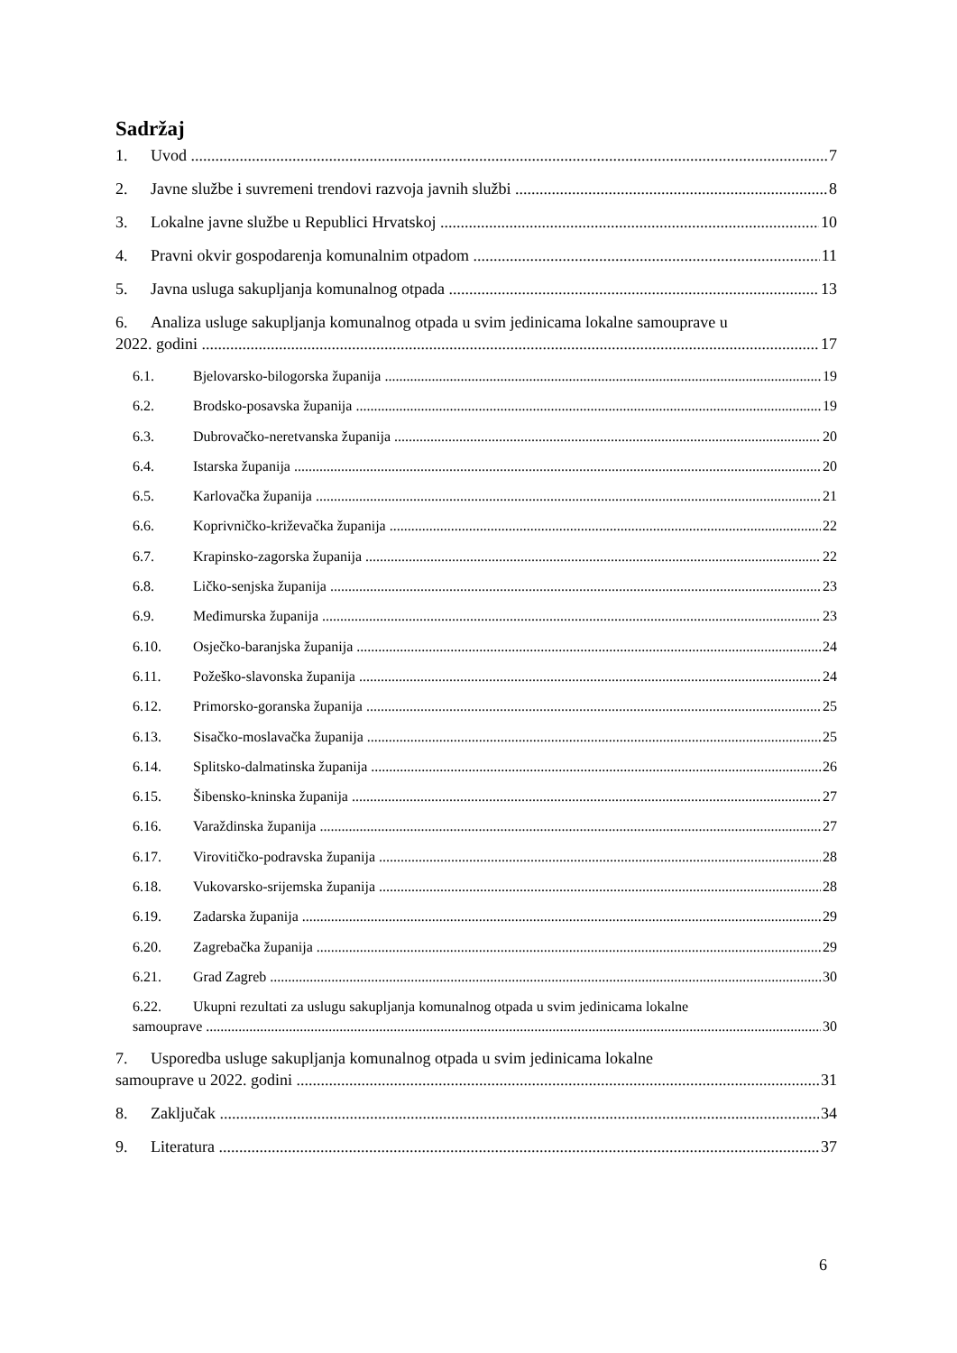Sadržaj
1. Uvod 7
2. Javne službe i suvremeni trendovi razvoja javnih službi 8
3. Lokalne javne službe u Republici Hrvatskoj 10
4. Pravni okvir gospodarenja komunalnim otpadom 11
5. Javna usluga sakupljanja komunalnog otpada 13
6. Analiza usluge sakupljanja komunalnog otpada u svim jedinicama lokalne samouprave u
2022. godini 17
6.1. Bjelovarsko-bilogorska županija 19
6.2. Brodsko-posavska županija 19
6.3. Dubrovačko-neretvanska županija 20
6.4. Istarska županija 20
6.5. Karlovačka županija 21
6.6. Koprivničko-križevačka županija 22
6.7. Krapinsko-zagorska županija 22
6.8. Ličko-senjska županija 23
6.9. Međimurska županija 23
6.10. Osječko-baranjska županija 24
6.11. Požeško-slavonska županija 24
6.12. Primorsko-goranska županija 25
6.13. Sisačko-moslavačka županija 25
6.14. Splitsko-dalmatinska županija 26
6.15. Šibensko-kninska županija 27
6.16. Varaždinska županija 27
6.17. Virovitičko-podravska županija 28
6.18. Vukovarsko-srijemska županija 28
6.19. Zadarska županija 29
6.20. Zagrebačka županija 29
6.21. Grad Zagreb 30
6.22. Ukupni rezultati za uslugu sakupljanja komunalnog otpada u svim jedinicama lokalne
samouprave 30
7. Usporedba usluge sakupljanja komunalnog otpada u svim jedinicama lokalne
samouprave u 2022. godini 31
8. Zaključak 34
9. Literatura 37
6